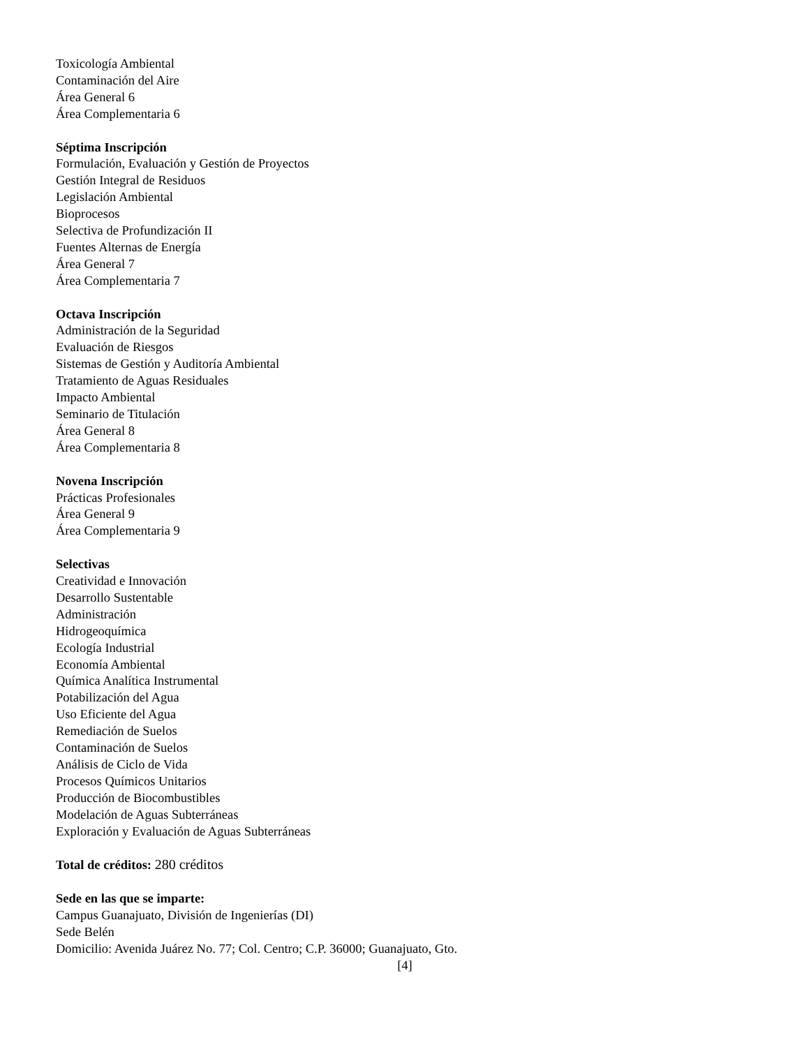Toxicología Ambiental
Contaminación del Aire
Área General 6
Área Complementaria 6
Séptima Inscripción
Formulación, Evaluación y Gestión de Proyectos
Gestión Integral de Residuos
Legislación Ambiental
Bioprocesos
Selectiva de Profundización II
Fuentes Alternas de Energía
Área General 7
Área Complementaria 7
Octava Inscripción
Administración de la Seguridad
Evaluación de Riesgos
Sistemas de Gestión y Auditoría Ambiental
Tratamiento de Aguas Residuales
Impacto Ambiental
Seminario de Titulación
Área General 8
Área Complementaria 8
Novena Inscripción
Prácticas Profesionales
Área General 9
Área Complementaria 9
Selectivas
Creatividad e Innovación
Desarrollo Sustentable
Administración
Hidrogeoquímica
Ecología Industrial
Economía Ambiental
Química Analítica Instrumental
Potabilización del Agua
Uso Eficiente del Agua
Remediación de Suelos
Contaminación de Suelos
Análisis de Ciclo de Vida
Procesos Químicos Unitarios
Producción de Biocombustibles
Modelación de Aguas Subterráneas
Exploración y Evaluación de Aguas Subterráneas
Total de créditos: 280 créditos
Sede en las que se imparte:
Campus Guanajuato, División de Ingenierías (DI)
Sede Belén
Domicilio: Avenida Juárez No. 77; Col. Centro; C.P. 36000; Guanajuato, Gto.
[4]